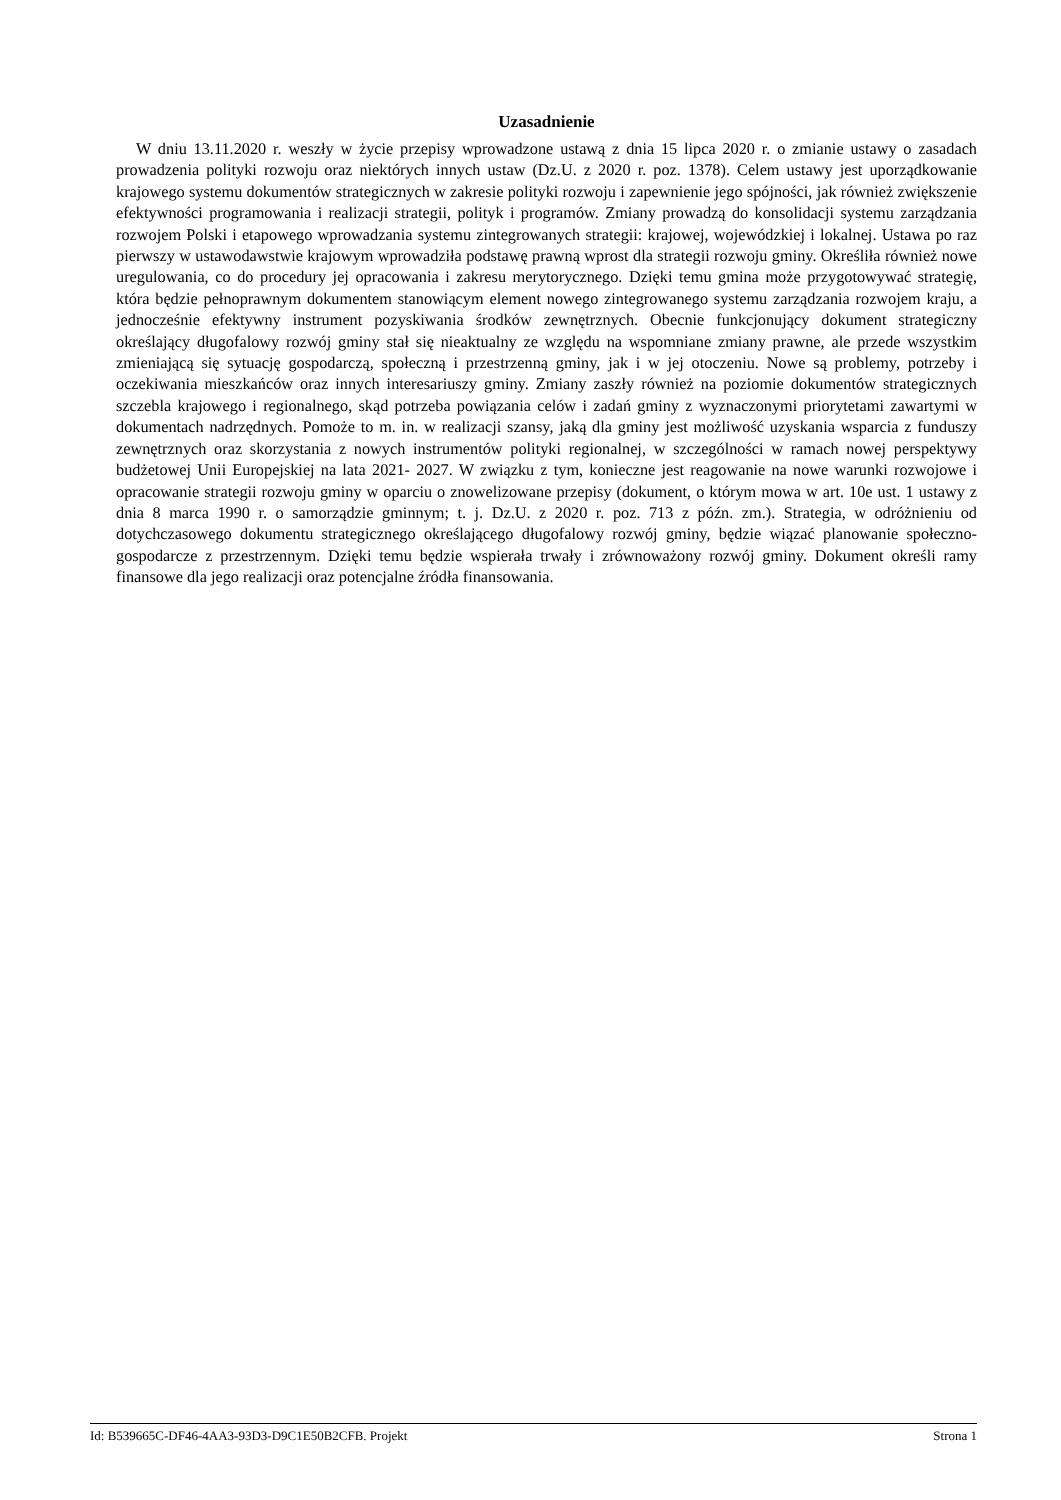Uzasadnienie
W dniu 13.11.2020 r. weszły w życie przepisy wprowadzone ustawą z dnia 15 lipca 2020 r. o zmianie ustawy o zasadach prowadzenia polityki rozwoju oraz niektórych innych ustaw (Dz.U. z 2020 r. poz. 1378). Celem ustawy jest uporządkowanie krajowego systemu dokumentów strategicznych w zakresie polityki rozwoju i zapewnienie jego spójności, jak również zwiększenie efektywności programowania i realizacji strategii, polityk i programów. Zmiany prowadzą do konsolidacji systemu zarządzania rozwojem Polski i etapowego wprowadzania systemu zintegrowanych strategii: krajowej, wojewódzkiej i lokalnej. Ustawa po raz pierwszy w ustawodawstwie krajowym wprowadziła podstawę prawną wprost dla strategii rozwoju gminy. Określiła również nowe uregulowania, co do procedury jej opracowania i zakresu merytorycznego. Dzięki temu gmina może przygotowywać strategię, która będzie pełnoprawnym dokumentem stanowiącym element nowego zintegrowanego systemu zarządzania rozwojem kraju, a jednocześnie efektywny instrument pozyskiwania środków zewnętrznych. Obecnie funkcjonujący dokument strategiczny określający długofalowy rozwój gminy stał się nieaktualny ze względu na wspomniane zmiany prawne, ale przede wszystkim zmieniającą się sytuację gospodarczą, społeczną i przestrzenną gminy, jak i w jej otoczeniu. Nowe są problemy, potrzeby i oczekiwania mieszkańców oraz innych interesariuszy gminy. Zmiany zaszły również na poziomie dokumentów strategicznych szczebla krajowego i regionalnego, skąd potrzeba powiązania celów i zadań gminy z wyznaczonymi priorytetami zawartymi w dokumentach nadrzędnych. Pomoże to m. in. w realizacji szansy, jaką dla gminy jest możliwość uzyskania wsparcia z funduszy zewnętrznych oraz skorzystania z nowych instrumentów polityki regionalnej, w szczególności w ramach nowej perspektywy budżetowej Unii Europejskiej na lata 2021- 2027. W związku z tym, konieczne jest reagowanie na nowe warunki rozwojowe i opracowanie strategii rozwoju gminy w oparciu o znowelizowane przepisy (dokument, o którym mowa w art. 10e ust. 1 ustawy z dnia 8 marca 1990 r. o samorządzie gminnym; t. j. Dz.U. z 2020 r. poz. 713 z późn. zm.). Strategia, w odróżnieniu od dotychczasowego dokumentu strategicznego określającego długofalowy rozwój gminy, będzie wiązać planowanie społeczno-gospodarcze z przestrzennym. Dzięki temu będzie wspierała trwały i zrównoważony rozwój gminy. Dokument określi ramy finansowe dla jego realizacji oraz potencjalne źródła finansowania.
Id: B539665C-DF46-4AA3-93D3-D9C1E50B2CFB. Projekt Strona 1